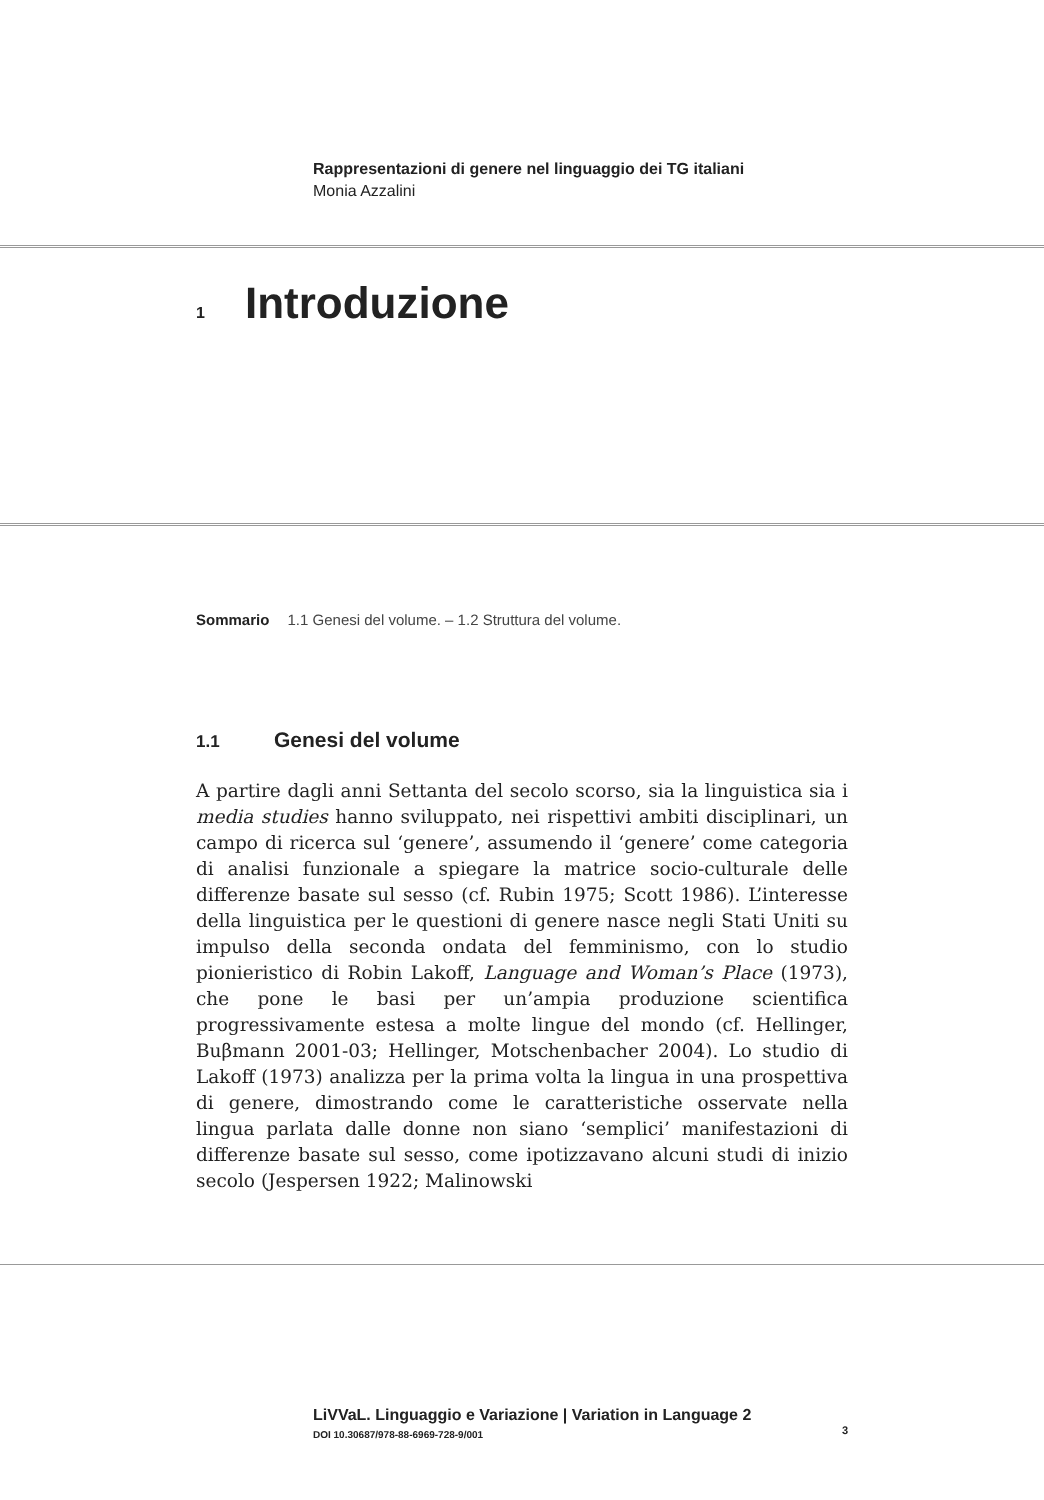Rappresentazioni di genere nel linguaggio dei TG italiani
Monia Azzalini
1 Introduzione
Sommario 1.1 Genesi del volume. – 1.2 Struttura del volume.
1.1 Genesi del volume
A partire dagli anni Settanta del secolo scorso, sia la linguistica sia i media studies hanno sviluppato, nei rispettivi ambiti disciplinari, un campo di ricerca sul ‘genere’, assumendo il ‘genere’ come categoria di analisi funzionale a spiegare la matrice socio-culturale delle differenze basate sul sesso (cf. Rubin 1975; Scott 1986). L’interesse della linguistica per le questioni di genere nasce negli Stati Uniti su impulso della seconda ondata del femminismo, con lo studio pionieristico di Robin Lakoff, Language and Woman’s Place (1973), che pone le basi per un’ampia produzione scientifica progressivamente estesa a molte lingue del mondo (cf. Hellinger, Buβmann 2001-03; Hellinger, Motschenbacher 2004). Lo studio di Lakoff (1973) analizza per la prima volta la lingua in una prospettiva di genere, dimostrando come le caratteristiche osservate nella lingua parlata dalle donne non siano ‘semplici’ manifestazioni di differenze basate sul sesso, come ipotizzavano alcuni studi di inizio secolo (Jespersen 1922; Malinowski
LiVVaL. Linguaggio e Variazione | Variation in Language 2
DOI 10.30687/978-88-6969-728-9/001 3